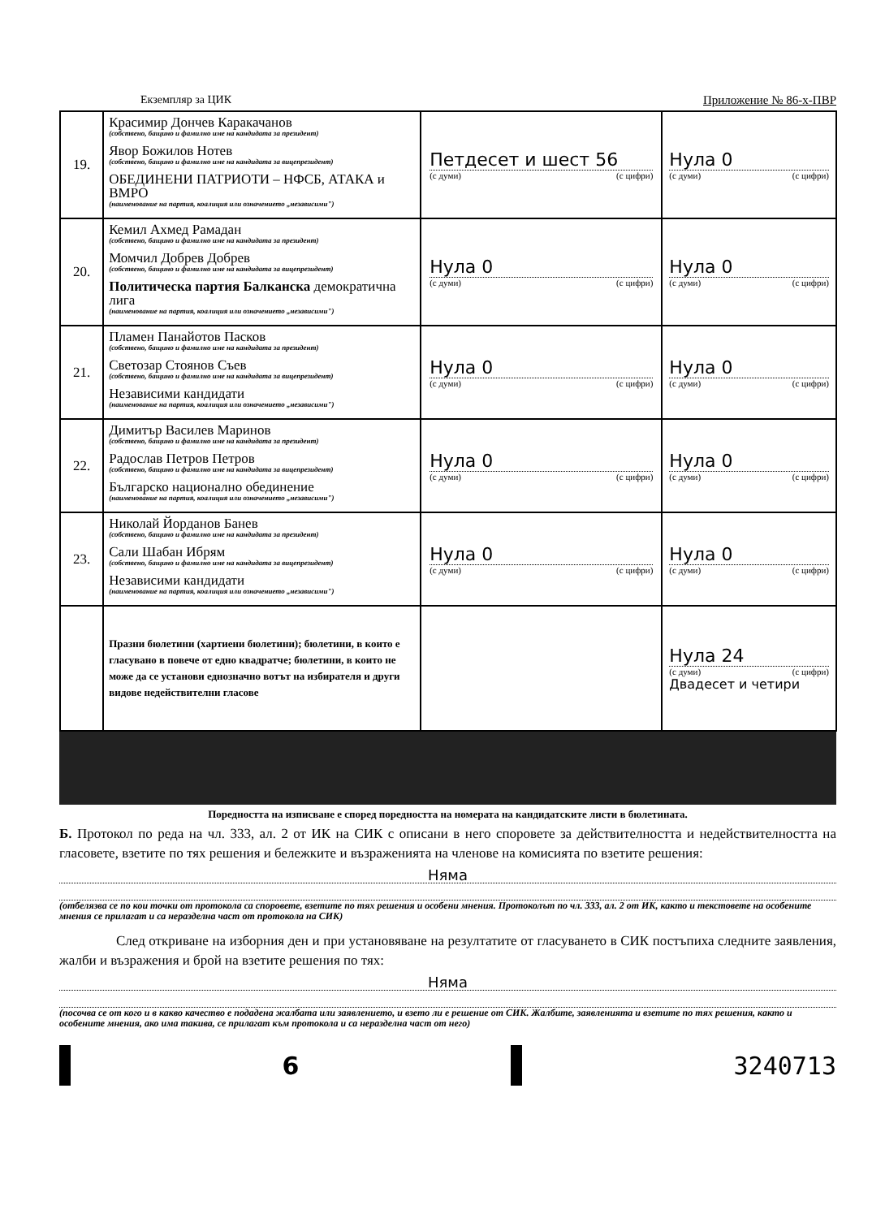Екземпляр за ЦИК Приложение № 86-х-ПВР
| 19. | Красимир Дончев Каракачанов (собствено, бащино и фамилно име на кандидата за президент) Явор Божилов Нотев (собствено, бащино и фамилно име на кандидата за вицепрезидент) ОБЕДИНЕНИ ПАТРИОТИ – НФСБ, АТАКА и ВМРО (наименование на партия, коалиция или означението „независими") | Петдесет и шест 56 (с думи) (с цифри) | Нула 0 (с думи) (с цифри) |
| 20. | Кемил Ахмед Рамадан (собствено, бащино и фамилно име на кандидата за президент) Момчил Добрев Добрев (собствено, бащино и фамилно име на кандидата за вицепрезидент) Политическа партия Балканска демократична лига (наименование на партия, коалиция или означението „независими") | Нула 0 (с думи) (с цифри) | Нула 0 (с думи) (с цифри) |
| 21. | Пламен Панайотов Пасков (собствено, бащино и фамилно име на кандидата за президент) Светозар Стоянов Съев (собствено, бащино и фамилно име на кандидата за вицепрезидент) Независими кандидати (наименование на партия, коалиция или означението „независими") | Нула 0 (с думи) (с цифри) | Нула 0 (с думи) (с цифри) |
| 22. | Димитър Василев Маринов (собствено, бащино и фамилно име на кандидата за президент) Радослав Петров Петров (собствено, бащино и фамилно име на кандидата за вицепрезидент) Българско национално обединение (наименование на партия, коалиция или означението „независими") | Нула 0 (с думи) (с цифри) | Нула 0 (с думи) (с цифри) |
| 23. | Николай Йорданов Банев (собствено, бащино и фамилно име на кандидата за президент) Сали Шабан Ибрям (собствено, бащино и фамилно име на кандидата за вицепрезидент) Независими кандидати (наименование на партия, коалиция или означението „независими") | Нула 0 (с думи) (с цифри) | Нула 0 (с думи) (с цифри) |
| | Празни бюлетини (хартиени бюлетини); бюлетини, в които е гласувано в повече от едно квадратче; бюлетини, в които не може да се установи еднозначно вотът на избирателя и други видове недействителни гласове | | Нула 24 (с думи) (с цифри) Двадесет и четири |
Поредността на изписване е според поредността на номерата на кандидатските листи в бюлетината.
Б. Протокол по реда на чл. 333, ал. 2 от ИК на СИК с описани в него споровете за действителността и недействителността на гласовете, взетите по тях решения и бележките и възраженията на членове на комисията по взетите решения:
Няма
(отбелязва се по кои точки от протокола са споровете, взетите по тях решения и особени мнения. Протоколът по чл. 333, ал. 2 от ИК, както и текстовете на особените мнения се прилагат и са неразделна част от протокола на СИК)
След откриване на изборния ден и при установяване на резултатите от гласуването в СИК постъпиха следните заявления, жалби и възражения и брой на взетите решения по тях:
Няма
(посочва се от кого и в какво качество е подадена жалбата или заявлението, и взето ли е решение от СИК. Жалбите, заявленията и взетите по тях решения, както и особените мнения, ако има такива, се прилагат към протокола и са неразделна част от него)
6 3240713